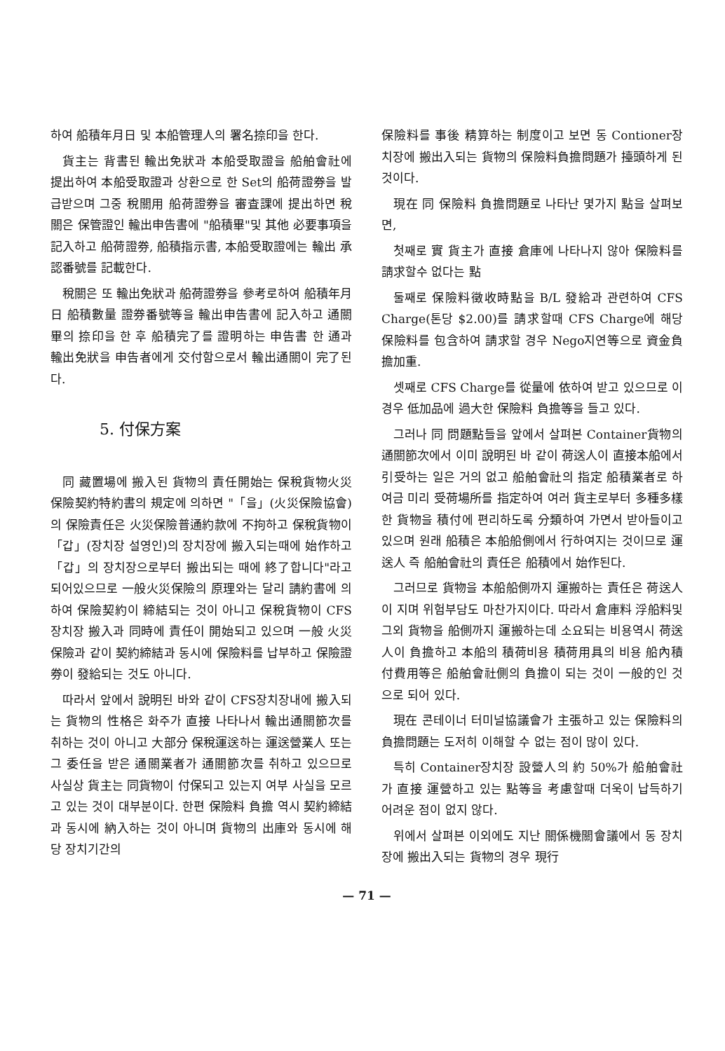하여 船積年月日 및 本船管理人의 署名捺印을 한다.
貨主는 背書된 輸出免狀과 本船受取證을 船舶會社에 提出하여 本船受取證과 상환으로 한 Set의 船荷證券을 발급받으며 그중 稅關用 船荷證券을 審査課에 提出하면 稅關은 保管證인 輸出申告書에 "船積畢"및 其他 必要事項을 記入하고 船荷證券, 船積指示書, 本船受取證에는 輸出 承認番號를 記載한다.
稅關은 또 輸出免狀과 船荷證券을 參考로하여 船積年月日 船積數量 證券番號等을 輸出申告書에 記入하고 通關畢의 捺印을 한 후 船積完了를 證明하는 申告書 한 通과 輸出免狀을 申告者에게 交付함으로서 輸出通關이 完了된다.
5. 付保方案
同 藏置場에 搬入된 貨物의 責任開始는 保稅貨物火災保險契約特約書의 規定에 의하면 "「을」(火災保險協會)의 保險責任은 火災保險普通約款에 不拘하고 保稅貨物이 「갑」(장치장 설영인)의 장치장에 搬入되는때에 始作하고 「갑」의 장치장으로부터 搬出되는 때에 終了합니다"라고 되어있으므로 一般火災保險의 原理와는 달리 請約書에 의하여 保險契約이 締結되는 것이 아니고 保稅貨物이 CFS장치장 搬入과 同時에 責任이 開始되고 있으며 一般 火災保險과 같이 契約締結과 동시에 保險料를 납부하고 保險證券이 發給되는 것도 아니다.
따라서 앞에서 說明된 바와 같이 CFS장치장내에 搬入되는 貨物의 性格은 화주가 直接 나타나서 輸出通關節次를 취하는 것이 아니고 大部分 保稅運送하는 運送營業人 또는 그 委任을 받은 通關業者가 通關節次를 취하고 있으므로 사실상 貨主는 同貨物이 付保되고 있는지 여부 사실을 모르고 있는 것이 대부분이다. 한편 保險料 負擔 역시 契約締結과 동시에 納入하는 것이 아니며 貨物의 出庫와 동시에 해당 장치기간의
保險料를 事後 精算하는 制度이고 보면 동 Contioner장치장에 搬出入되는 貨物의 保險料負擔問題가 擡頭하게 된 것이다.
現在 同 保險料 負擔問題로 나타난 몇가지 點을 살펴보면,
첫째로 實 貨主가 直接 倉庫에 나타나지 않아 保險料를 請求할수 없다는 點
둘째로 保險料徵收時點을 B/L 發給과 관련하여 CFS Charge(톤당 $2.00)를 請求할때 CFS Charge에 해당 保險料를 包含하여 請求할 경우 Nego지연等으로 資金負擔加重.
셋째로 CFS Charge를 從量에 依하여 받고 있으므로 이경우 低加品에 過大한 保險料 負擔等을 들고 있다.
그러나 同 問題點들을 앞에서 살펴본 Container貨物의 通關節次에서 이미 說明된 바 같이 荷送人이 直接本船에서 引受하는 일은 거의 없고 船舶會社의 指定 船積業者로 하여금 미리 受荷場所를 指定하여 여러 貨主로부터 多種多樣한 貨物을 積付에 편리하도록 分類하여 가면서 받아들이고 있으며 원래 船積은 本船船側에서 行하여지는 것이므로 運送人 즉 船舶會社의 責任은 船積에서 始作된다.
그러므로 貨物을 本船船側까지 運搬하는 責任은 荷送人이 지며 위험부담도 마찬가지이다. 따라서 倉庫料 浮船料및 그외 貨物을 船側까지 運搬하는데 소요되는 비용역시 荷送人이 負擔하고 本船의 積荷비용 積荷用具의 비용 船內積付費用等은 船舶會社側의 負擔이 되는 것이 一般的인 것으로 되어 있다.
現在 콘테이너 터미널協議會가 主張하고 있는 保險料의 負擔問題는 도저히 이해할 수 없는 점이 많이 있다.
특히 Container장치장 設營人의 約 50%가 船舶會社가 直接 運營하고 있는 點等을 考慮할때 더욱이 납득하기 어려운 점이 없지 않다.
위에서 살펴본 이외에도 지난 關係機關會議에서 동 장치장에 搬出入되는 貨物의 경우 現行
— 71 —